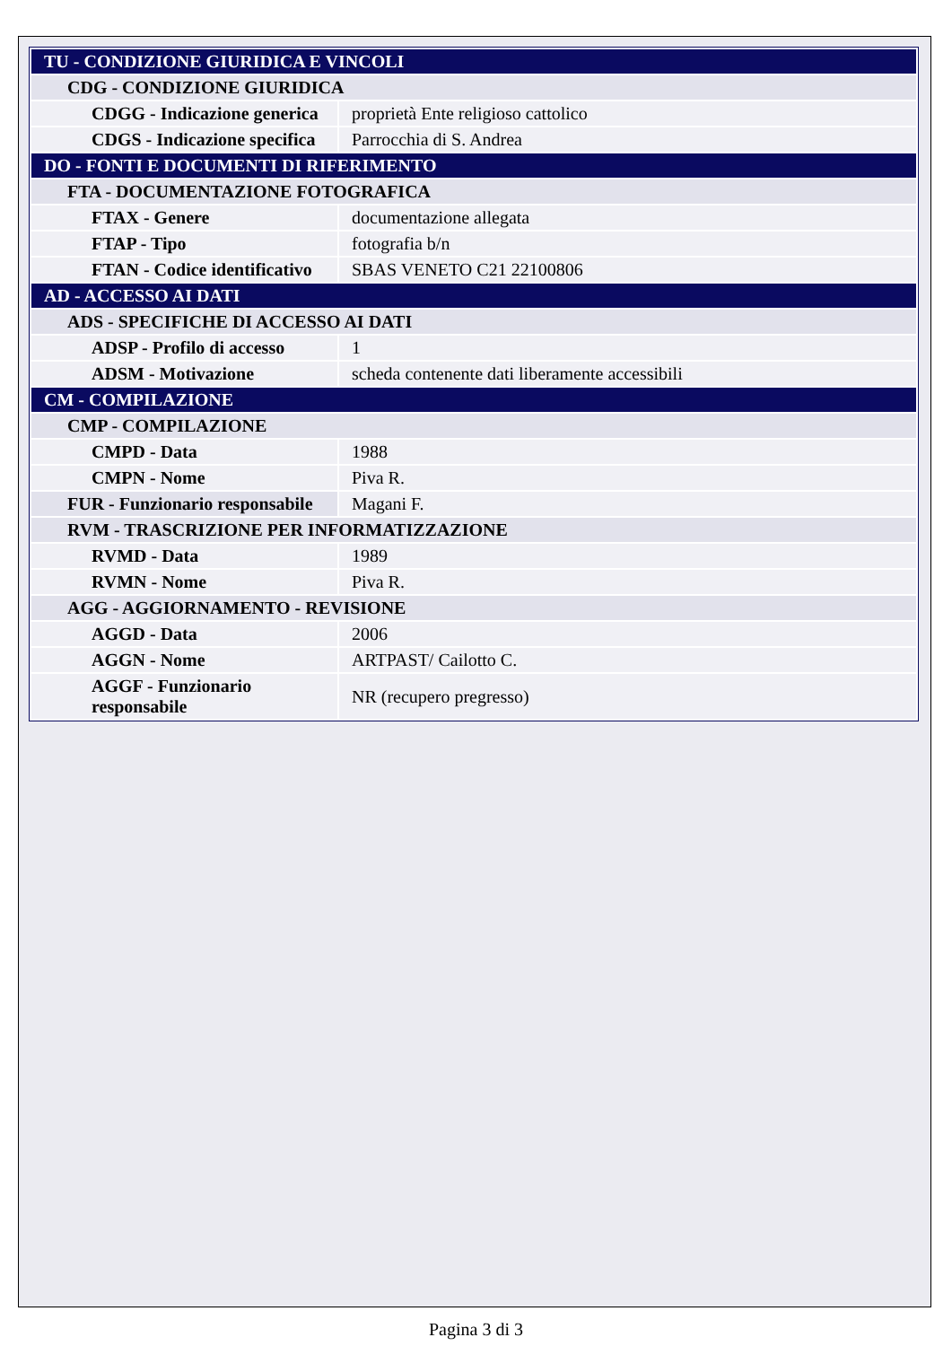| TU - CONDIZIONE GIURIDICA E VINCOLI | |
| CDG - CONDIZIONE GIURIDICA | |
| CDGG - Indicazione generica | proprietà Ente religioso cattolico |
| CDGS - Indicazione specifica | Parrocchia di S. Andrea |
| DO - FONTI E DOCUMENTI DI RIFERIMENTO | |
| FTA - DOCUMENTAZIONE FOTOGRAFICA | |
| FTAX - Genere | documentazione allegata |
| FTAP - Tipo | fotografia b/n |
| FTAN - Codice identificativo | SBAS VENETO C21 22100806 |
| AD - ACCESSO AI DATI | |
| ADS - SPECIFICHE DI ACCESSO AI DATI | |
| ADSP - Profilo di accesso | 1 |
| ADSM - Motivazione | scheda contenente dati liberamente accessibili |
| CM - COMPILAZIONE | |
| CMP - COMPILAZIONE | |
| CMPD - Data | 1988 |
| CMPN - Nome | Piva R. |
| FUR - Funzionario responsabile | Magani F. |
| RVM - TRASCRIZIONE PER INFORMATIZZAZIONE | |
| RVMD - Data | 1989 |
| RVMN - Nome | Piva R. |
| AGG - AGGIORNAMENTO - REVISIONE | |
| AGGD - Data | 2006 |
| AGGN - Nome | ARTPAST/ Cailotto C. |
| AGGF - Funzionario responsabile | NR (recupero pregresso) |
Pagina 3 di 3